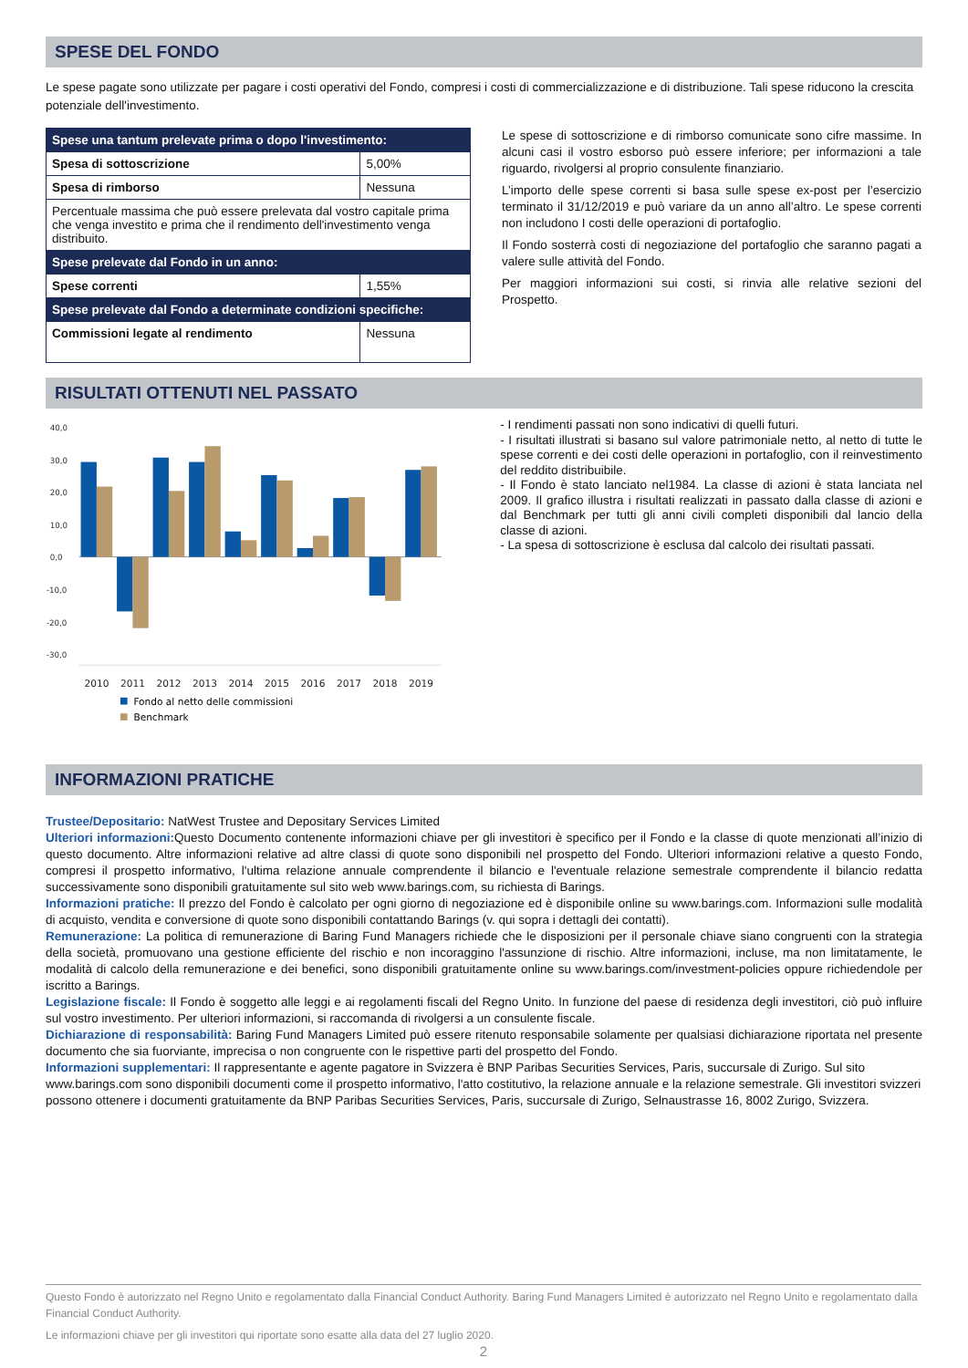SPESE DEL FONDO
Le spese pagate sono utilizzate per pagare i costi operativi del Fondo, compresi i costi di commercializzazione e di distribuzione. Tali spese riducono la crescita potenziale dell'investimento.
| Spese una tantum prelevate prima o dopo l'investimento: | |
| Spesa di sottoscrizione | 5,00% |
| Spesa di rimborso | Nessuna |
| Percentuale massima che può essere prelevata dal vostro capitale prima che venga investito e prima che il rendimento dell'investimento venga distribuito. | |
| Spese prelevate dal Fondo in un anno: | |
| Spese correnti | 1,55% |
| Spese prelevate dal Fondo a determinate condizioni specifiche: | |
| Commissioni legate al rendimento | Nessuna |
Le spese di sottoscrizione e di rimborso comunicate sono cifre massime. In alcuni casi il vostro esborso può essere inferiore; per informazioni a tale riguardo, rivolgersi al proprio consulente finanziario.
L’importo delle spese correnti si basa sulle spese ex-post per l’esercizio terminato il 31/12/2019 e può variare da un anno all’altro. Le spese correnti non includono I costi delle operazioni di portafoglio.
Il Fondo sosterrà costi di negoziazione del portafoglio che saranno pagati a valere sulle attività del Fondo.
Per maggiori informazioni sui costi, si rinvia alle relative sezioni del Prospetto.
RISULTATI OTTENUTI NEL PASSATO
40,0
30,0
20,0
10,0
0,0
-10,0
-20,0
-30,0
2010
2011
2012
2013
2014
2015
2016
2017
2018
2019
Fondo al netto delle commissioni
Benchmark
- I rendimenti passati non sono indicativi di quelli futuri.
- I risultati illustrati si basano sul valore patrimoniale netto, al netto di tutte le spese correnti e dei costi delle operazioni in portafoglio, con il reinvestimento del reddito distribuibile.
- Il Fondo è stato lanciato nel1984. La classe di azioni è stata lanciata nel 2009. Il grafico illustra i risultati realizzati in passato dalla classe di azioni e dal Benchmark per tutti gli anni civili completi disponibili dal lancio della classe di azioni.
- La spesa di sottoscrizione è esclusa dal calcolo dei risultati passati.
INFORMAZIONI PRATICHE
Trustee/Depositario: NatWest Trustee and Depositary Services Limited
Ulteriori informazioni: Questo Documento contenente informazioni chiave per gli investitori è specifico per il Fondo e la classe di quote menzionati all’inizio di questo documento. Altre informazioni relative ad altre classi di quote sono disponibili nel prospetto del Fondo. Ulteriori informazioni relative a questo Fondo, compresi il prospetto informativo, l'ultima relazione annuale comprendente il bilancio e l'eventuale relazione semestrale comprendente il bilancio redatta successivamente sono disponibili gratuitamente sul sito web www.barings.com, su richiesta di Barings.
Informazioni pratiche: Il prezzo del Fondo è calcolato per ogni giorno di negoziazione ed è disponibile online su www.barings.com. Informazioni sulle modalità di acquisto, vendita e conversione di quote sono disponibili contattando Barings (v. qui sopra i dettagli dei contatti).
Remunerazione: La politica di remunerazione di Baring Fund Managers richiede che le disposizioni per il personale chiave siano congruenti con la strategia della società, promuovano una gestione efficiente del rischio e non incoraggino l'assunzione di rischio. Altre informazioni, incluse, ma non limitatamente, le modalità di calcolo della remunerazione e dei benefici, sono disponibili gratuitamente online su www.barings.com/investment-policies oppure richiedendole per iscritto a Barings.
Legislazione fiscale: Il Fondo è soggetto alle leggi e ai regolamenti fiscali del Regno Unito. In funzione del paese di residenza degli investitori, ciò può influire sul vostro investimento. Per ulteriori informazioni, si raccomanda di rivolgersi a un consulente fiscale.
Dichiarazione di responsabilità: Baring Fund Managers Limited può essere ritenuto responsabile solamente per qualsiasi dichiarazione riportata nel presente documento che sia fuorviante, imprecisa o non congruente con le rispettive parti del prospetto del Fondo.
Informazioni supplementari: Il rappresentante e agente pagatore in Svizzera è BNP Paribas Securities Services, Paris, succursale di Zurigo. Sul sito www.barings.com sono disponibili documenti come il prospetto informativo, l'atto costitutivo, la relazione annuale e la relazione semestrale. Gli investitori svizzeri possono ottenere i documenti gratuitamente da BNP Paribas Securities Services, Paris, succursale di Zurigo, Selnaustrasse 16, 8002 Zurigo, Svizzera.
Questo Fondo è autorizzato nel Regno Unito e regolamentato dalla Financial Conduct Authority. Baring Fund Managers Limited è autorizzato nel Regno Unito e regolamentato dalla Financial Conduct Authority.
Le informazioni chiave per gli investitori qui riportate sono esatte alla data del 27 luglio 2020.
2